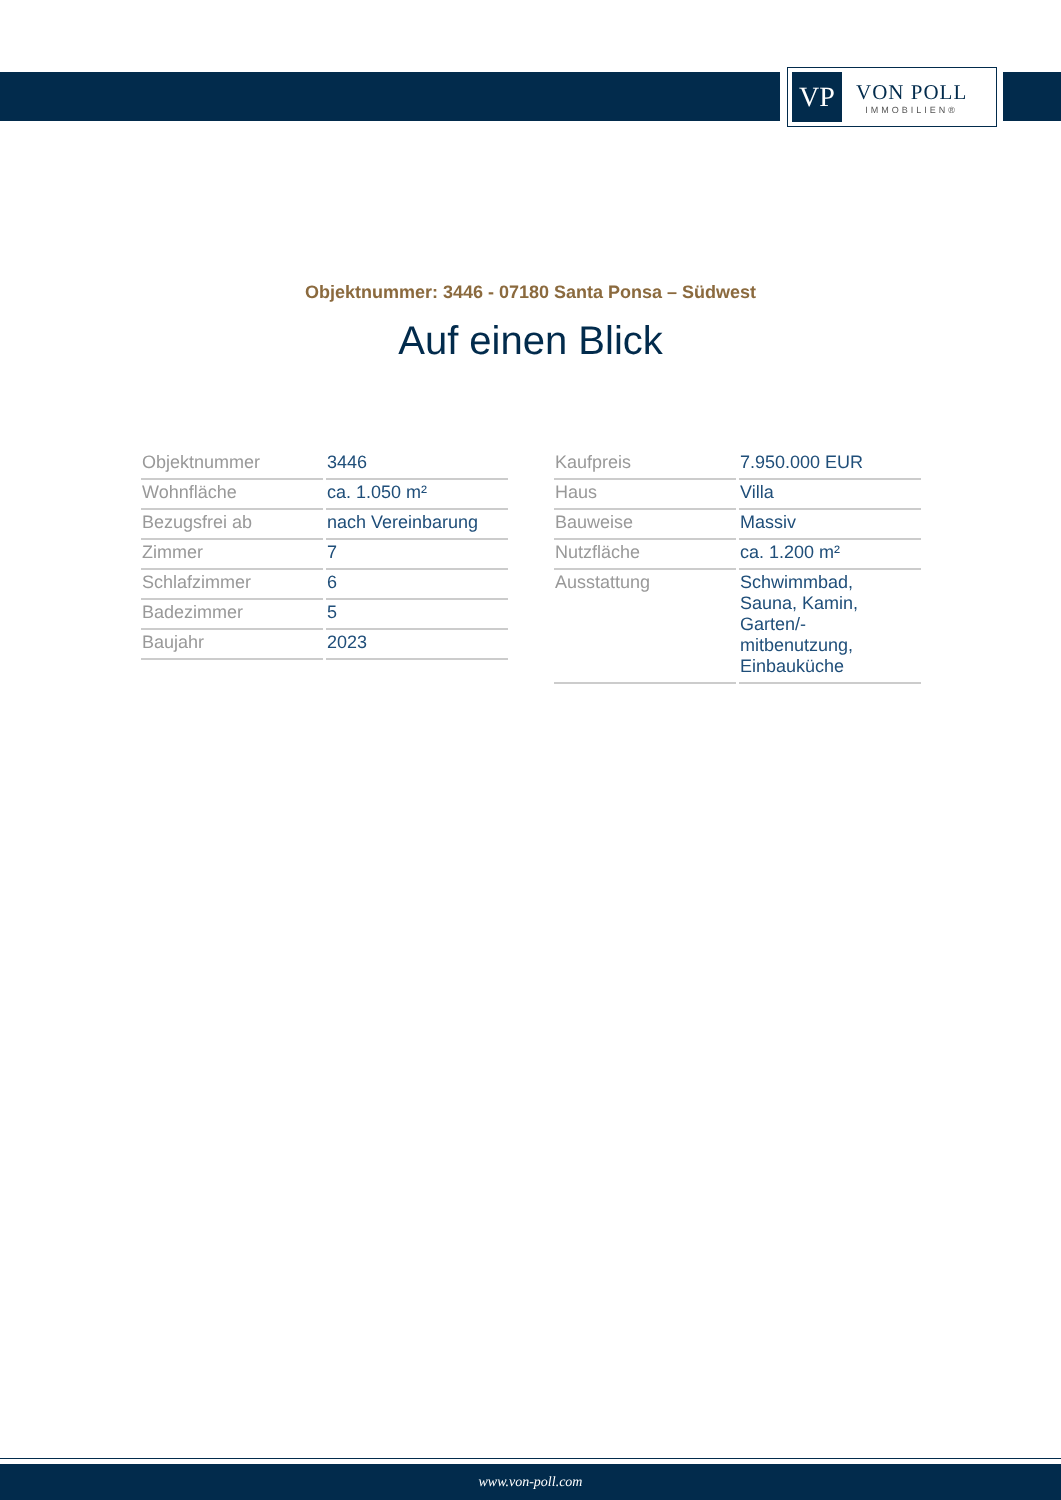VP
VON POLL
IMMOBILIEN®
Objektnummer: 3446 - 07180 Santa Ponsa – Südwest
Auf einen Blick
| Objektnummer | 3446 |
| Wohnfläche | ca. 1.050 m² |
| Bezugsfrei ab | nach Vereinbarung |
| Zimmer | 7 |
| Schlafzimmer | 6 |
| Badezimmer | 5 |
| Baujahr | 2023 |
| Kaufpreis | 7.950.000 EUR |
| Haus | Villa |
| Bauweise | Massiv |
| Nutzfläche | ca. 1.200 m² |
| Ausstattung | Schwimmbad, Sauna, Kamin, Garten/- mitbenutzung, Einbauküche |
www.von-poll.com